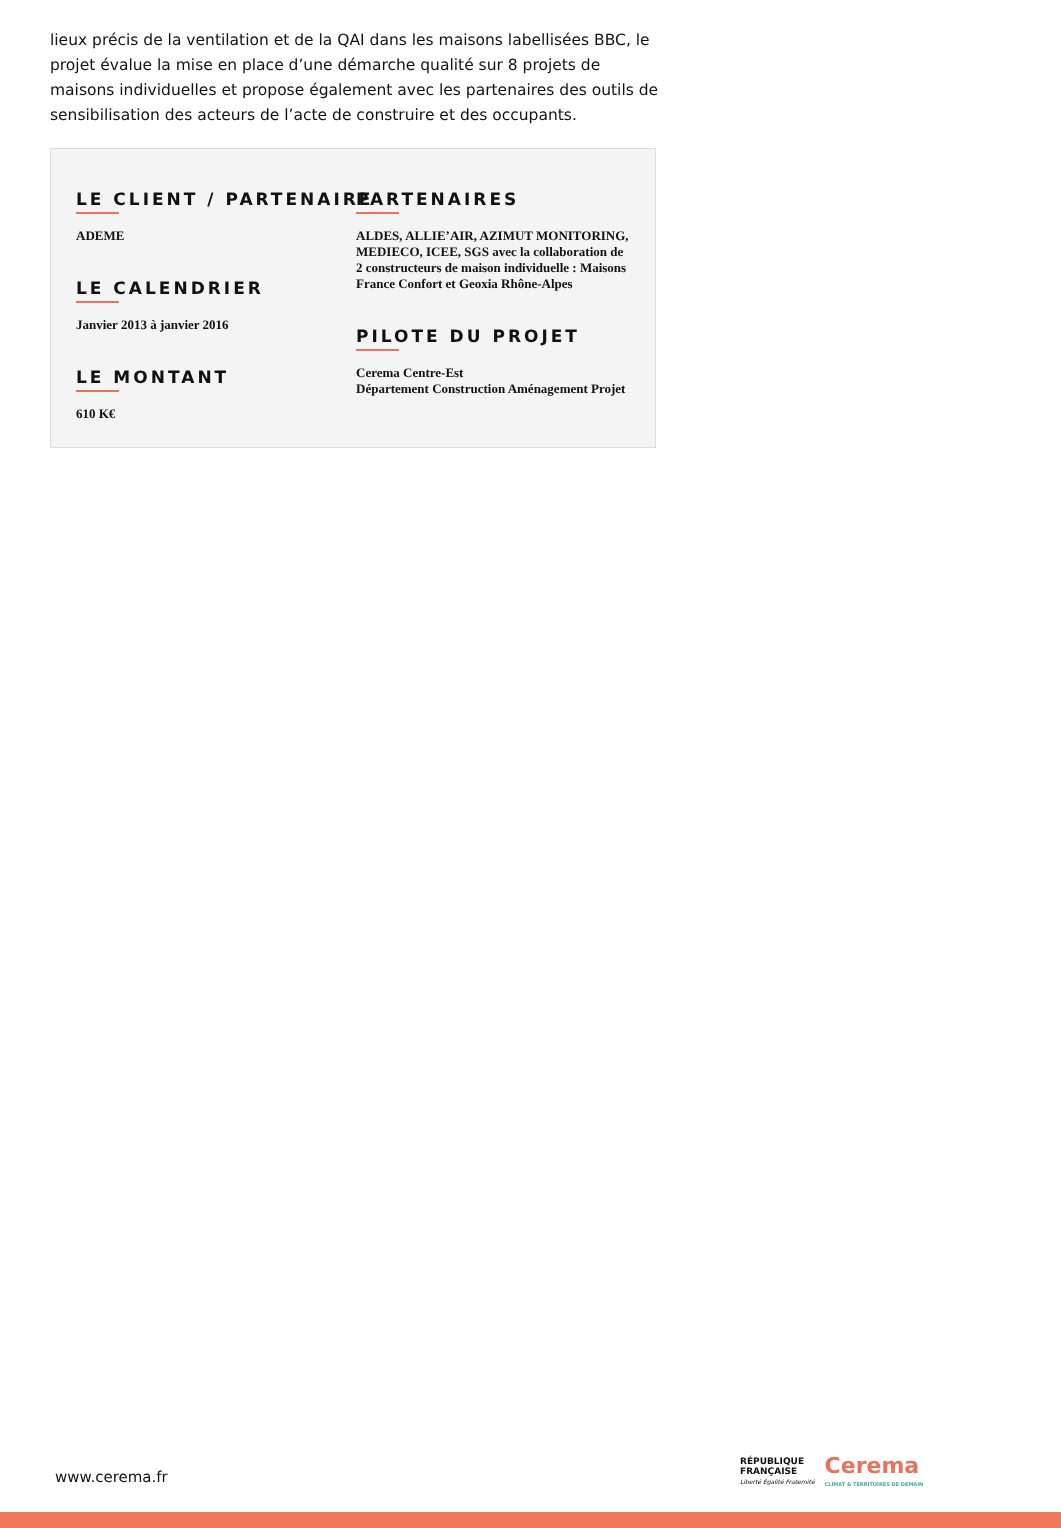lieux précis de la ventilation et de la QAI dans les maisons labellisées BBC, le projet évalue la mise en place d’une démarche qualité sur 8 projets de maisons individuelles et propose également avec les partenaires des outils de sensibilisation des acteurs de l’acte de construire et des occupants.
LE CLIENT / PARTENAIRE
ADEME
LE CALENDRIER
Janvier 2013 à janvier 2016
LE MONTANT
610 K€
PARTENAIRES
ALDES, ALLIE’AIR, AZIMUT MONITORING, MEDIECO, ICEE, SGS avec la collaboration de 2 constructeurs de maison individuelle : Maisons France Confort et Geoxia Rhône-Alpes
PILOTE DU PROJET
Cerema Centre-Est
Département Construction Aménagement Projet
www.cerema.fr
RÉPUBLIQUE
FRANÇAISE
Liberté Égalité Fraternité
Cerema
CLIMAT & TERRITOIRES DE DEMAIN